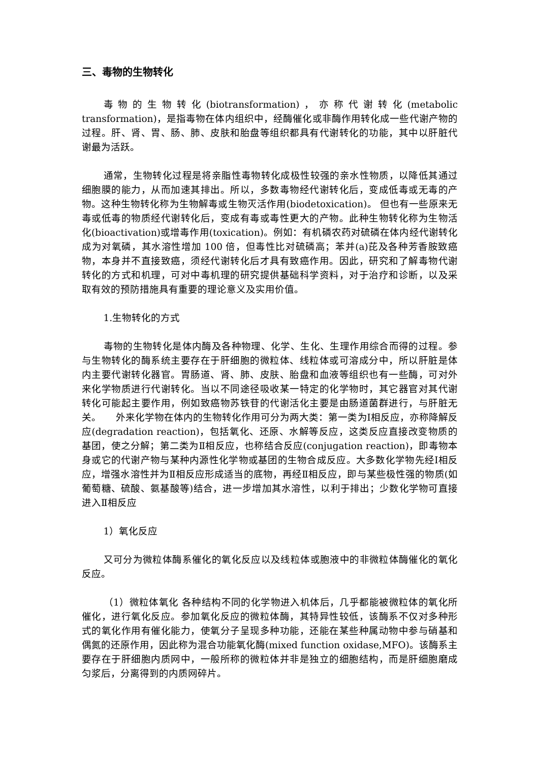三、毒物的生物转化
毒物的生物转化(biotransformation)，亦称代谢转化(metabolic transformation)，是指毒物在体内组织中，经酶催化或非酶作用转化成一些代谢产物的过程。肝、肾、胃、肠、肺、皮肤和胎盘等组织都具有代谢转化的功能，其中以肝脏代谢最为活跃。
通常，生物转化过程是将亲脂性毒物转化成极性较强的亲水性物质，以降低其通过细胞膜的能力，从而加速其排出。所以，多数毒物经代谢转化后，变成低毒或无毒的产物。这种生物转化称为生物解毒或生物灭活作用(biodetoxication)。 但也有一些原来无毒或低毒的物质经代谢转化后，变成有毒或毒性更大的产物。此种生物转化称为生物活化(bioactivation)或增毒作用(toxication)。例如：有机磷农药对硫磷在体内经代谢转化成为对氧磷，其水溶性增加 100 倍，但毒性比对硫磷高；苯并(a)芘及各种芳香胺致癌物，本身并不直接致癌，须经代谢转化后才具有致癌作用。因此，研究和了解毒物代谢转化的方式和机理，可对中毒机理的研究提供基础科学资料，对于治疗和诊断，以及采取有效的预防措施具有重要的理论意义及实用价值。
1.生物转化的方式
毒物的生物转化是体内酶及各种物理、化学、生化、生理作用综合而得的过程。参与生物转化的酶系统主要存在于肝细胞的微粒体、线粒体或可溶成分中，所以肝脏是体内主要代谢转化器官。胃肠道、肾、肺、皮肤、胎盘和血液等组织也有一些酶，可对外来化学物质进行代谢转化。当以不同途径吸收某一特定的化学物时，其它器官对其代谢转化可能起主要作用，例如致癌物苏铁苷的代谢活化主要是由肠道菌群进行，与肝脏无关。　　外来化学物在体内的生物转化作用可分为两大类：第一类为Ⅰ相反应，亦称降解反应(degradation reaction)，包括氧化、还原、水解等反应，这类反应直接改变物质的基团，使之分解；第二类为Ⅱ相反应，也称结合反应(conjugation reaction)，即毒物本身或它的代谢产物与某种内源性化学物或基团的生物合成反应。大多数化学物先经Ⅰ相反应，增强水溶性并为Ⅱ相反应形成适当的底物，再经Ⅱ相反应，即与某些极性强的物质(如葡萄糖、硫酸、氨基酸等)结合，进一步增加其水溶性，以利于排出；少数化学物可直接进入Ⅱ相反应
1）氧化反应
又可分为微粒体酶系催化的氧化反应以及线粒体或胞液中的非微粒体酶催化的氧化反应。
（1）微粒体氧化 各种结构不同的化学物进入机体后，几乎都能被微粒体的氧化所催化，进行氧化反应。参加氧化反应的微粒体酶，其特异性较低，该酶系不仅对多种形式的氧化作用有催化能力，使氧分子呈现多种功能，还能在某些种属动物中参与硝基和偶氮的还原作用，因此称为混合功能氧化酶(mixed function oxidase,MFO)。该酶系主要存在于肝细胞内质网中，一般所称的微粒体并非是独立的细胞结构，而是肝细胞磨成匀浆后，分离得到的内质网碎片。